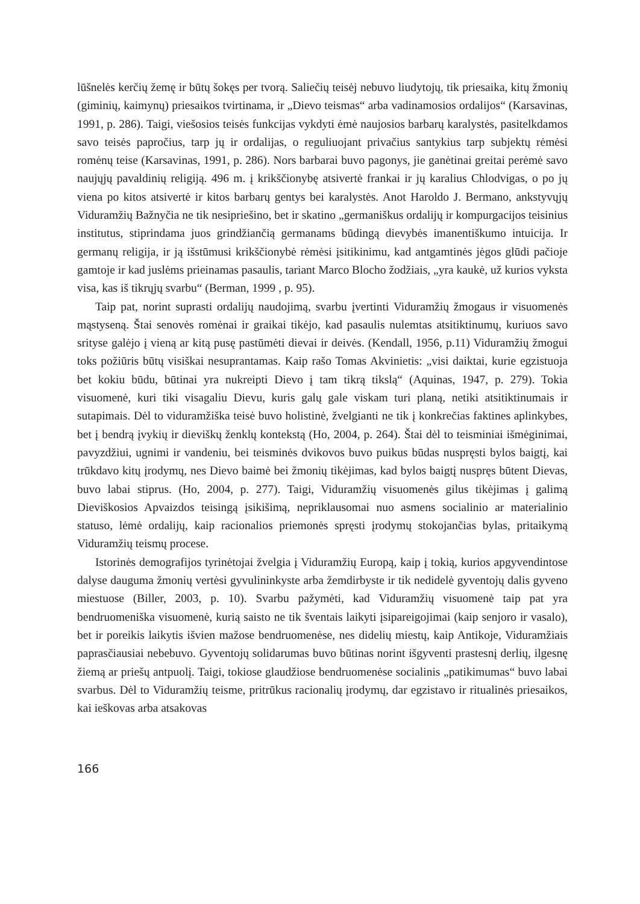lūšnelės kerčių žemę ir būtų šokęs per tvorą. Saliečių teisėj nebuvo liudytojų, tik priesaika, kitų žmonių (giminių, kaimynų) priesaikos tvirtinama, ir „Dievo teismas“ arba vadinamosios ordalijos“ (Karsavinas, 1991, p. 286). Taigi, viešosios teisės funkcijas vykdyti ėmė naujosios barbarų karalystės, pasitelkdamos savo teisės papročius, tarp jų ir ordalijas, o reguliuojant privačius santykius tarp subjektų rėmėsi romėnų teise (Karsavinas, 1991, p. 286). Nors barbarai buvo pagonys, jie ganėtinai greitai perėmė savo naujųjų pavaldinių religiją. 496 m. į krikščionybę atsivertė frankai ir jų karalius Chlodvigas, o po jų viena po kitos atsivertė ir kitos barbarų gentys bei karalystės. Anot Haroldo J. Bermano, ankstyvųjų Viduramžių Bažnyčia ne tik nesipriešino, bet ir skatino „germaniškus ordalijų ir kompurgacijos teisinius institutus, stiprindama juos grindžiančią germanams būdingą dievybės imanentiškumo intuicija. Ir germanų religija, ir ją išstūmusi krikščionybė rėmėsi įsitikinimu, kad antgamtinės jėgos glūdi pačioje gamtoje ir kad juslėms prieinamas pasaulis, tariant Marco Blocho žodžiais, „yra kaukė, už kurios vyksta visa, kas iš tikrųjų svarbu“ (Berman, 1999 , p. 95).
Taip pat, norint suprasti ordalijų naudojimą, svarbu įvertinti Viduramžių žmogaus ir visuomenės mąstyseną. Štai senovės romėnai ir graikai tikėjo, kad pasaulis nulemtas atsitiktinumų, kuriuos savo srityse galėjo į vieną ar kitą pusę pastūmėti dievai ir deivės. (Kendall, 1956, p.11) Viduramžių žmogui toks požiūris būtų visiškai nesuprantamas. Kaip rašo Tomas Akvinietis: „visi daiktai, kurie egzistuoja bet kokiu būdu, būtinai yra nukreipti Dievo į tam tikrą tikslą“ (Aquinas, 1947, p. 279). Tokia visuomenė, kuri tiki visagaliu Dievu, kuris galų gale viskam turi planą, netiki atsitiktinumais ir sutapimais. Dėl to viduramžiška teisė buvo holistinė, žvelgianti ne tik į konkrečias faktines aplinkybes, bet į bendrą įvykių ir dieviškų ženklų kontekstą (Ho, 2004, p. 264). Štai dėl to teisminiai išmėginimai, pavyzdžiui, ugnimi ir vandeniu, bei teisminės dvikovos buvo puikus būdas nuspręsti bylos baigtį, kai trūkdavo kitų įrodymų, nes Dievo baimė bei žmonių tikėjimas, kad bylos baigtį nuspręs būtent Dievas, buvo labai stiprus. (Ho, 2004, p. 277). Taigi, Viduramžių visuomenės gilus tikėjimas į galimą Dieviškosios Apvaizdos teisingą įsikišimą, nepriklausomai nuo asmens socialinio ar materialinio statuso, lėmė ordalijų, kaip racionalios priemonės spręsti įrodymų stokojančias bylas, pritaikymą Viduramžių teismų procese.
Istorinės demografijos tyrinėtojai žvelgia į Viduramžių Europą, kaip į tokią, kurios apgyvendintose dalyse dauguma žmonių vertėsi gyvulininkyste arba žemdirbyste ir tik nedidelė gyventojų dalis gyveno miestuose (Biller, 2003, p. 10). Svarbu pažymėti, kad Viduramžių visuomenė taip pat yra bendruomeniška visuomenė, kurią saisto ne tik šventais laikyti įsipareigojimai (kaip senjoro ir vasalo), bet ir poreikis laikytis išvien mažose bendruomenėse, nes didelių miestų, kaip Antikoje, Viduramžiais paprasčiausiai nebebuvo. Gyventojų solidarumas buvo būtinas norint išgyventi prastesnį derlių, ilgesnę žiemą ar priešų antpuolį. Taigi, tokiose glaudžiose bendruomenėse socialinis „patikimumas“ buvo labai svarbus. Dėl to Viduramžių teisme, pritrūkus racionalių įrodymų, dar egzistavo ir ritualinės priesaikos, kai ieškovas arba atsakovas
166